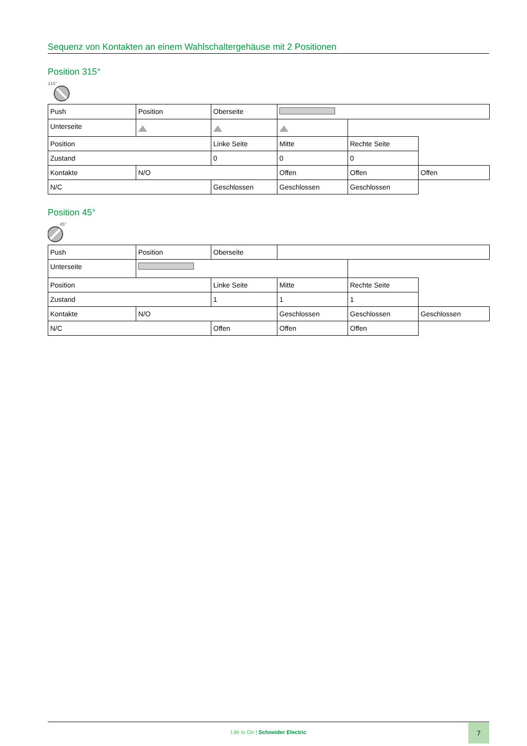Sequenz von Kontakten an einem Wahlschaltergehäuse mit 2 Positionen
Position 315°
315°
| Push | Position | Oberseite | | | |
| Unterseite | | | | | |
| Position | | Linke Seite | Mitte | Rechte Seite | |
| Zustand | | 0 | 0 | 0 | |
| Kontakte | N/O | | Offen | Offen | Offen |
| N/C | | Geschlossen | Geschlossen | Geschlossen | |
Position 45°
45°
| Push | Position | Oberseite | | | |
| Unterseite | | | | | |
| Position | | Linke Seite | Mitte | Rechte Seite | |
| Zustand | | 1 | 1 | 1 | |
| Kontakte | N/O | | Geschlossen | Geschlossen | Geschlossen |
| N/C | | Offen | Offen | Offen | |
Life Is On | Schneider Electric
7